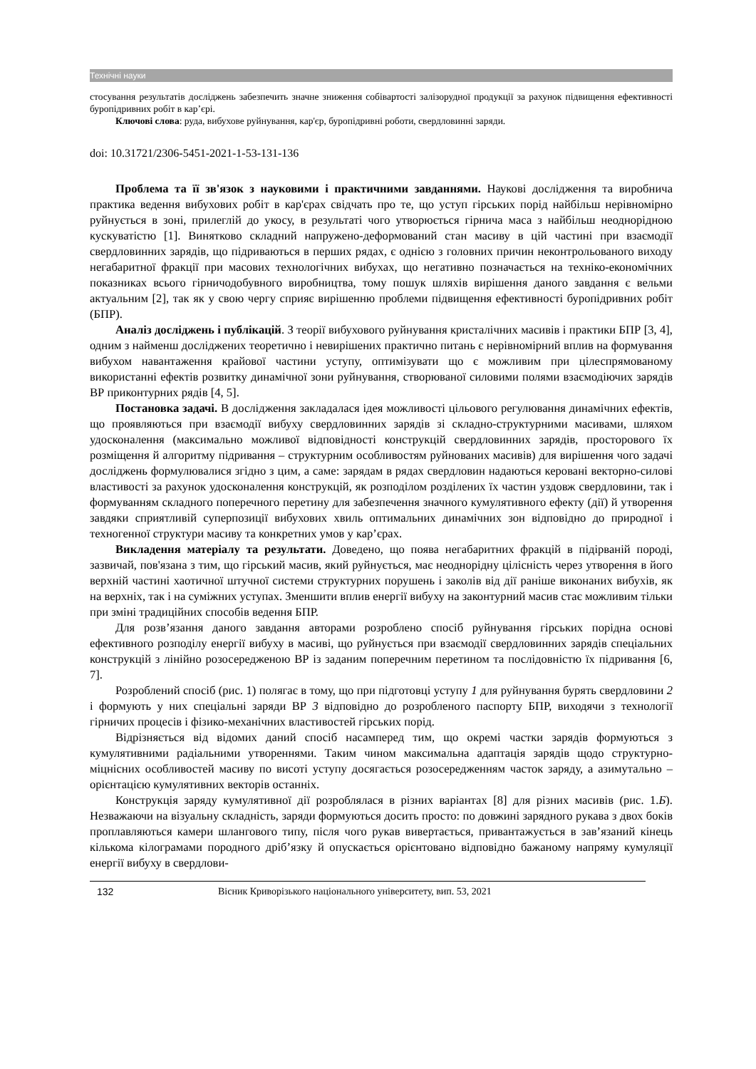Технічні науки
стосування результатів досліджень забезпечить значне зниження собівартості залізорудної продукції за рахунок підвищення ефективності буропідривних робіт в кар’єрі.
Ключові слова: руда, вибухове руйнування, кар'єр, буропідривні роботи, свердловинні заряди.
doi: 10.31721/2306-5451-2021-1-53-131-136
Проблема та її зв'язок з науковими і практичними завданнями. Наукові дослідження та виробнича практика ведення вибухових робіт в кар'єрах свідчать про те, що уступ гірських порід найбільш нерівномірно руйнується в зоні, прилеглій до укосу, в результаті чого утворюється гірнича маса з найбільш неоднорідною кускуватістю [1]. Винятково складний напружено-деформований стан масиву в цій частині при взаємодії свердловинних зарядів, що підриваються в перших рядах, є однією з головних причин неконтрольованого виходу негабаритної фракції при масових технологічних вибухах, що негативно позначається на техніко-економічних показниках всього гірничодобувного виробництва, тому пошук шляхів вирішення даного завдання є вельми актуальним [2], так як у свою чергу сприяє вирішенню проблеми підвищення ефективності буропідривних робіт (БПР).
Аналіз досліджень і публікацій. З теорії вибухового руйнування кристалічних масивів і практики БПР [3, 4], одним з найменш досліджених теоретично і невирішених практично питань є нерівномірний вплив на формування вибухом навантаження крайової частини уступу, оптимізувати що є можливим при цілеспрямованому використанні ефектів розвитку динамічної зони руйнування, створюваної силовими полями взаємодіючих зарядів ВР приконтурних рядів [4, 5].
Постановка задачі. В дослідження закладалася ідея можливості цільового регулювання динамічних ефектів, що проявляються при взаємодії вибуху свердловинних зарядів зі складно-структурними масивами, шляхом удосконалення (максимально можливої відповідності конструкцій свердловинних зарядів, просторового їх розміщення й алгоритму підривання – структурним особливостям руйнованих масивів) для вирішення чого задачі досліджень формулювалися згідно з цим, а саме: зарядам в рядах свердловин надаються керовані векторно-силові властивості за рахунок удосконалення конструкцій, як розподілом розділених їх частин уздовж свердловини, так і формуванням складного поперечного перетину для забезпечення значного кумулятивного ефекту (дії) й утворення завдяки сприятливій суперпозиції вибухових хвиль оптимальних динамічних зон відповідно до природної і техногенної структури масиву та конкретних умов у кар’єрах.
Викладення матеріалу та результати. Доведено, що поява негабаритних фракцій в підірваній породі, зазвичай, пов'язана з тим, що гірський масив, який руйнується, має неоднорідну цілісність через утворення в його верхній частині хаотичної штучної системи структурних порушень і заколів від дії раніше виконаних вибухів, як на верхніх, так і на суміжних уступах. Зменшити вплив енергії вибуху на законтурний масив стає можливим тільки при зміні традиційних способів ведення БПР.
Для розв’язання даного завдання авторами розроблено спосіб руйнування гірських порідна основі ефективного розподілу енергії вибуху в масиві, що руйнується при взаємодії свердловинних зарядів спеціальних конструкцій з лінійно розосередженою ВР із заданим поперечним перетином та послідовністю їх підривання [6, 7].
Розроблений спосіб (рис. 1) полягає в тому, що при підготовці уступу 1 для руйнування бурять свердловини 2 і формують у них спеціальні заряди ВР 3 відповідно до розробленого паспорту БПР, виходячи з технології гірничих процесів і фізико-механічних властивостей гірських порід.
Відрізняється від відомих даний спосіб насамперед тим, що окремі частки зарядів формуються з кумулятивними радіальними утвореннями. Таким чином максимальна адаптація зарядів щодо структурно-міцнісних особливостей масиву по висоті уступу досягається розосередженням часток заряду, а азимутально – орієнтацією кумулятивних векторів останніх.
Конструкція заряду кумулятивної дії розроблялася в різних варіантах [8] для різних масивів (рис. 1.Б). Незважаючи на візуальну складність, заряди формуються досить просто: по довжині зарядного рукава з двох боків проплавляються камери шлангового типу, після чого рукав вивертається, привантажується в зав’язаний кінець кількома кілограмами породного дріб’язку й опускається орієнтовано відповідно бажаному напряму кумуляції енергії вибуху в свердлови-
132 Вісник Криворізького національного університету, вип. 53, 2021